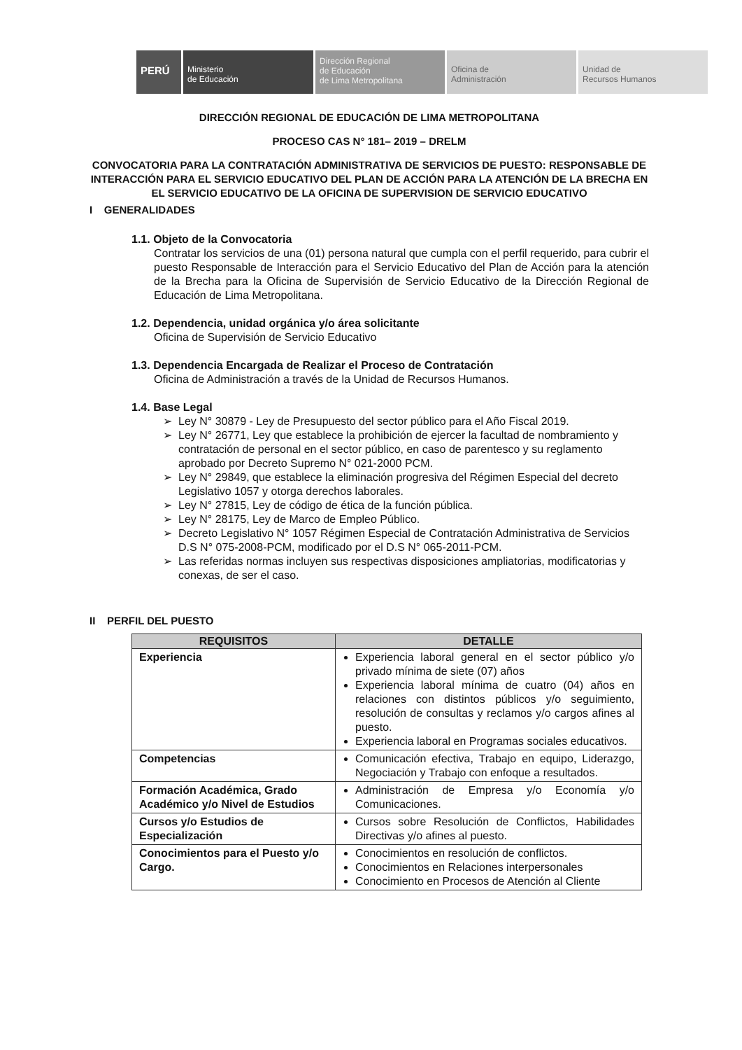PERÚ
Ministerio
de Educación
Dirección Regional
de Educación
de Lima Metropolitana
Oficina de
Administración
Unidad de
Recursos Humanos
DIRECCIÓN REGIONAL DE EDUCACIÓN DE LIMA METROPOLITANA
PROCESO CAS N° 181– 2019 – DRELM
CONVOCATORIA PARA LA CONTRATACIÓN ADMINISTRATIVA DE SERVICIOS DE PUESTO: RESPONSABLE DE INTERACCIÓN PARA EL SERVICIO EDUCATIVO DEL PLAN DE ACCIÓN PARA LA ATENCIÓN DE LA BRECHA EN EL SERVICIO EDUCATIVO DE LA OFICINA DE SUPERVISION DE SERVICIO EDUCATIVO
I GENERALIDADES
1.1. Objeto de la Convocatoria
Contratar los servicios de una (01) persona natural que cumpla con el perfil requerido, para cubrir el puesto Responsable de Interacción para el Servicio Educativo del Plan de Acción para la atención de la Brecha para la Oficina de Supervisión de Servicio Educativo de la Dirección Regional de Educación de Lima Metropolitana.
1.2. Dependencia, unidad orgánica y/o área solicitante
Oficina de Supervisión de Servicio Educativo
1.3. Dependencia Encargada de Realizar el Proceso de Contratación
Oficina de Administración a través de la Unidad de Recursos Humanos.
1.4. Base Legal
Ley N° 30879 - Ley de Presupuesto del sector público para el Año Fiscal 2019.
Ley N° 26771, Ley que establece la prohibición de ejercer la facultad de nombramiento y contratación de personal en el sector público, en caso de parentesco y su reglamento aprobado por Decreto Supremo N° 021-2000 PCM.
Ley N° 29849, que establece la eliminación progresiva del Régimen Especial del decreto Legislativo 1057 y otorga derechos laborales.
Ley N° 27815, Ley de código de ética de la función pública.
Ley N° 28175, Ley de Marco de Empleo Público.
Decreto Legislativo N° 1057 Régimen Especial de Contratación Administrativa de Servicios D.S N° 075-2008-PCM, modificado por el D.S N° 065-2011-PCM.
Las referidas normas incluyen sus respectivas disposiciones ampliatorias, modificatorias y conexas, de ser el caso.
II PERFIL DEL PUESTO
| REQUISITOS | DETALLE |
| --- | --- |
| Experiencia | Experiencia laboral general en el sector público y/o privado mínima de siete (07) años Experiencia laboral mínima de cuatro (04) años en relaciones con distintos públicos y/o seguimiento, resolución de consultas y reclamos y/o cargos afines al puesto. Experiencia laboral en Programas sociales educativos. |
| Competencias | Comunicación efectiva, Trabajo en equipo, Liderazgo, Negociación y Trabajo con enfoque a resultados. |
| Formación Académica, Grado Académico y/o Nivel de Estudios | Administración de Empresa y/o Economía y/o Comunicaciones. |
| Cursos y/o Estudios de Especialización | Cursos sobre Resolución de Conflictos, Habilidades Directivas y/o afines al puesto. |
| Conocimientos para el Puesto y/o Cargo. | Conocimientos en resolución de conflictos. Conocimientos en Relaciones interpersonales Conocimiento en Procesos de Atención al Cliente |